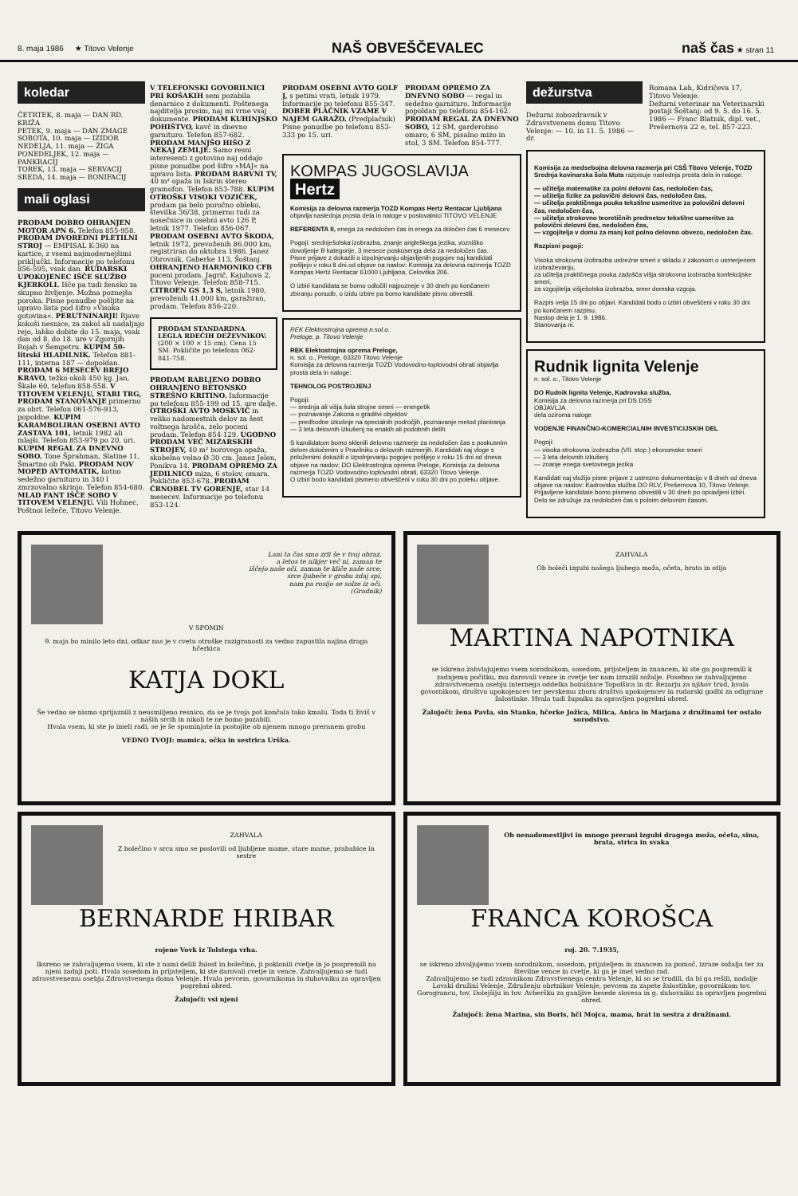8. maja 1986 ★ Titovo Velenje NAŠ OBVEŠČEVALEC naš čas ★ stran 11
koledar
ČETRTEK, 8. maja — DAN RD. KRIŽA
PETEK, 9. maja — DAN ZMAGE
SOBOTA, 10. maja — IZIDOR
NEDELJA, 11. maja — ŽIGA
PONEDELJEK, 12. maja — PANKRACIJ
TOREK, 13. maja — SERVACIJ
SREDA, 14. maja — BONIFACIJ
mali oglasi
PRODAM DOBRO OHRANJEN MOTOR APN 6. Telefon 855-958. PRODAM DVOREDNI PLETILNI STROJ — EMPISAL K-360 na kartice, z vsemi najmodernejšimi priključki. Informacije po telefonu 856-595, vsak dan. RUDARSKI UPOKOJENEC IŠČE SLUŽBO KJERKOLI. Išče pa tudi žensko za skupno življenje. Možna poznejša poroka. Pisne ponudbe pošljite na upravo lista pod šifro »Visoka gotovina«. PERUTNINARJI! Rjave kokoši nesnice, za zakol ali nadaljnjo rejo, lahko dobite do 15. maja, vsak dan od 8. do 18. ure v Zgornjih Rojah v Šempetru. KUPIM 50-litrski HLADILNIK. Telefon 881-111, interna 187 — dopoldan. PRODAM 6 MESECEV BREJO KRAVO, težko okoli 450 kg. Jan, Škale 60, telefon 858-558. V TITOVEM VELENJU, STARI TRG, PRODAM STANOVANJE primerno za obrt. Telefon 061-576-913, popoldne. KUPIM KARAMBOLIRAN OSEBNI AVTO ZASTAVA 101, letnik 1982 ali mlajši. Telefon 853-979 po 20. uri. KUPIM REGAL ZA DNEVNO SOBO. Tone Šprahman, Slatine 11, Šmartno ob Paki. PRODAM NOV MOPED AVTOMATIK, kotno sedežno garnituro in 340 l zmrzovalno skrinjo. Telefon 854-680. MLAD FANT IŠČE SOBO V TITOVEM VELENJU. Vili Hohnec, Poštnoi ležeče, Titovo Velenje.
V TELEFONSKI GOVORILNICI PRI KOŠAKIH sem pozabila denarnico z dokumenti. Poštenega najditelja prosim, naj mi vrne vsaj dokumente. PRODAM KUHINJSKO POHIŠTVO, kavč in dnevno garnituro. Telefon 857-682. PRODAM MANJŠO HIŠO Z NEKAJ ZEMLJE. Samo resni interesenti z gotovino naj oddajo pisne ponudbe pod šifro »MAJ« na upravo lista. PRODAM BARVNI TV, 40 m² opaža in Iskrin stereo gramofon. Telefon 853-788. KUPIM OTROŠKI VISOKI VOZIČEK, prodam pa belo poročno obleko, številka 36/38, primerno tudi za nosečnice in osebni avto 126 P, letnik 1977. Telefon 856-067. PRODAM OSEBNI AVTO ŠKODA, letnik 1972, prevoženih 86.000 km, registriran do oktobra 1986. Janez Obrovnik, Gaberke 113, Šoštanj. OHRANJENO HARMONIKO CFB poceni prodam. Jagrič, Kajuhova 2, Titovo Velenje. Telefon 858-715. CITROEN GS 1,3 S, letnik 1980, prevoženih 41.000 km, garažiran, prodam. Telefon 856-220.
PRODAM STANDARDNA LEGLA RDEČIH DEŽEVNIKOV.
(200 × 100 × 15 cm). Cena 15 SM. Pokličite po telefonu 062-841-758.
PRODAM RABLJENO DOBRO OHRANJENO BETONSKO STREŠNO KRITINO. Informacije po telefonu 855-199 od 15. ure dalje. OTROŠKI AVTO MOSKVIČ in veliko nadomestnih delov za šest voltnega hrošča, zelo poceni prodam. Telefon 854-129. UGODNO PRODAM VEČ MIZARSKIH STROJEV, 40 m² borovega opaža, skobelno velno Ø 30 cm. Janez Jelen, Ponikva 14. PRODAM OPREMO ZA JEDILNICO miza, 6 stolov, omara. Pokličite 853-678. PRODAM ČRNOBEL TV GORENJE, star 14 mesecev. Informacije po telefonu 853-124.
PRODAM OSEBNI AVTO GOLF J, s petimi vrati, letnik 1979. Informacije po telefonu 855-347. DOBER PLAČNIK VZAME V NAJEM GARAŽO. (Predplačnik) Pisne ponudbe po telefonu 853-333 po 15. uri.
PRODAM OPREMO ZA DNEVNO SOBO — regal in sedežno garnituro. Informacije popoldan po telefonu 854-162. PRODAM REGAL ZA DNEVNO SOBO, 12 SM, garderobno omaro, 6 SM, pisalno mizo in stol, 3 SM. Telefon 854-777.
KOMPAS JUGOSLAVIJA Hertz
Komisija za delovna razmerja TOZD Kompas Hertz Rentacar Ljubljana objavlja naslednja prosta dela in naloge v poslovalnici TITOVO VELENJE
REFERENTA II, enega za nedoločen čas in enega za določen čas 6 mesecev
Pogoji: srednješolska izobrazba, znanje angleškega jezika, vozniško dovoljenje B kategorije, 3 mesece poskusenga dela za nedoločen čas.
Pisne prijave z dokazili o izpolnjevanju objavljenih pogojev naj kandidati pošljejo v roku 8 dni od objave na naslov: Komisija za delovna razmerja TOZD Kompas Hertz Rentacar 61000 Ljubljana, Celovška 206.
O izbiri kandidata se bomo odločili najpozneje v 30 dneh po končanem zbiranju ponudb, o izidu izbire pa bomo kandidate pisno obvestili.
REK Elektrostrojna oprema n.sol.o.
Preloge, p. Titovo Velenje
REK Elektostrojna oprema Preloge,
n. sol. o., Preloge, 63320 Titovo Velenje
Komisija za delovna razmerja TOZD Vodovodno-toplovodni obrati objavlja prosta dela in naloge:
TEHNOLOG POSTROJENJ
Pogoji:
— srednja ali višja šola strojne smeri — energetik
— poznavanje Zakona o graditvi objektov
— predhodne izkušnje na specialnih področjih, poznavanje metod planiranja
— 3 leta delovnih izkušenj na enakih ali podobnih delih.
S kandidatom bomo sklenili delovno razmerje za nedoločen čas s poskusnim delom določenim v Pravilniku o delovnih razmerjih. Kandidati naj vloge s priloženimi dokazili o izpolnjevanju pogojev pošljejo v roku 15 dni od dneva objave na naslov: DO Elektrostrojna oprema Preloge, Komisija za delovna razmerja TOZD Vodovodno-toplovodni obrati, 63320 Titovo Velenje.
O izbiri bodo kandidati pismeno obveščeni v roku 30 dni po poteku objave.
dežurstva
Dežurni zobozdravnik v Zdravstvenem domu Titovo Velenje: — 10. in 11. 5. 1986 — dr.
Romana Lah, Kidričeva 17, Titovo Velenje.
Dežurni veterinar na Veterinarski postaji Šoštanj: od 9. 5. do 16. 5. 1986 — Franc Blatnik, dipl. vet., Prešernova 22 e, tel. 857-223.
Komisija za medsebojna delovna razmerja pri CSŠ Titovo Velenje, TOZD Srednja kovinarska šola Muta razpisuje naslednja prosta dela in naloge:
— učitelja matematike za polni delovni čas, nedoločen čas,
— učitelja fizike za polovični delovni čas, nedoločen čas,
— učitelja praktičnega pouka tekstilne usmeritve za polovični delovni čas, nedoločen čas,
— učitelja strokovno teoretičnih predmetov tekstilne usmeritve za polovični delovni čas, nedoločen čas,
— vzgojitelja v domu za manj kot polno delovno obvezo, nedoločen čas.
Razpisni pogoji:
Visoka strokovna izobrazba ustrezne smeri v skladu z zakonom o usmerjenem izobraževanju,
za učitelja praktičnega pouka zadošča višja strokovna izobrazba konfekcijske smeri,
za vzgojitelja višješolska izobrazba, smer domska vzgoja.
Razpis velja 15 dni po objavi. Kandidati bodo o izbiri obveščeni v roku 30 dni po končanem razpisu.
Nastop dela je 1. 9. 1986.
Stanovanja ni.
Rudnik lignita Velenje
n. sol. o., Titovo Velenje
DO Rudnik lignita Velenje, Kadrovska služba,
Komisija za delovna razmerja pri DS DSS
OBJAVLJA
dela oziroma naloge
VODENJE FINANČNO-KOMERCIALNIH INVESTICIJSKIH DEL
Pogoji:
— visoka strokovna izobrazba (VII. stop.) ekonomske smeri
— 3 leta delovnih izkušenj
— znanje enega svetovnega jezika
Kandidati naj vložijo pisne prijave z ustrezno dokumentacijo v 8 dneh od dneva objave na naslov: Kadrovska služba DO RLV, Prešernova 10, Titovo Velenje. Prijavljene kandidate bomo pismeno obvestili v 30 dneh po opravljeni izbiri. Delo se združuje za nedoločen čas s polnim delovnim časom.
Lani ta čas smo zrli še v tvoj obraz,
a letos te nikjer več ni, zaman te
iščejo naše oči, zaman te kliče naše srce,
srce ljubeče v grobu zdaj spi,
nam pa rosijo se solze iz oči.
(Gradnik)
V SPOMIN
9. maja bo minilo leto dni, odkar nas je v cvetu otroške razigranosti za vedno zapustila najina draga hčerkica
KATJA DOKL
Še vedno se nismo sprijaznili z neusmiljeno resnico, da se je tvoja pot končala tako kmalu. Toda ti živiš v naših srcih in nikoli te ne bomo pozabili.
Hvala vsem, ki ste jo imeli radi, se je še spominjate in postojite ob njenem mnogo preranem grobu
VEDNO TVOJI: mamica, očka in sestrica Urška.
ZAHVALA
Ob boleči izgubi našega ljubega moža, očeta, brata in otija
MARTINA NAPOTNIKA
se iskreno zahvlajujemo vsem sorodnikom, sosedom, prijateljem in znancem, ki ste ga pospremili k zadnjemu počitku, mu darovali vence in cvetje ter nam izrazili sožalje. Posebno se zahvaljujemo zdravstvenemu osebju internega oddelka bolnišnice Topolšica in dr. Rezarju za njihov trud, hvala govornikom, društvu upokojencev ter pevskemu zboru društva upokojencev in rudarski godbi za odigrane žalostinke. Hvala tudi župniku za opravljen pogrebni obred.
Žalujoči: žena Pavla, sin Stanko, hčerke Jožica, Milica, Anica in Marjana z družinami ter ostalo sorodstvo.
ZAHVALA
Z bolečino v srcu smo se poslovili od ljubljene mame, stare mame, prababice in sestre
BERNARDE HRIBAR
rojene Vovk iz Tolstega vrha.
Iksreno se zahvaljujemo vsem, ki ste z nami delili žalost in bolečino, ji poklonili cvetje in jo pospremili na njeni zadnji poti. Hvala sosedom in prijateljem, ki ste darovali cvetje in vence. Zahvaljujemo se tudi zdravstvenemu osebju Zdravstvenega doma Velenje. Hvala pevcem, govornikoma in duhovniku za opravljen pogrebni obred.
Žalujoči: vsi njeni
Ob nenadomestljivi in mnogo prerani izgubi dragega moža, očeta, sina, brata, strica in svaka
FRANCA KOROŠCA
roj. 20. 7.1935,
se iskreno zhvaljujemo vsem sorodnikom, sosedom, prijateljem in znancem za pomoč, izraze sožalja ter za številne vence in cvetje, ki ga je imel vedno rad.
Zahvaljujemo se tudi zdravnikom Zdravstvenega centra Velenje, ki so se trudili, da bi ga rešili, nadalje Lovski družini Velenje, Združenju obrtnikov Velenje, pevcem za zapete žalostinke, govornikom tov. Gorograncu, tov. Dolejšiju in tov. Avberšku za ganljive besede slovesa in g. duhovniku za opravljen pogrebni obred.
Žalujoči: žena Marina, sin Boris, hči Mojca, mama, brat in sestra z družinami.